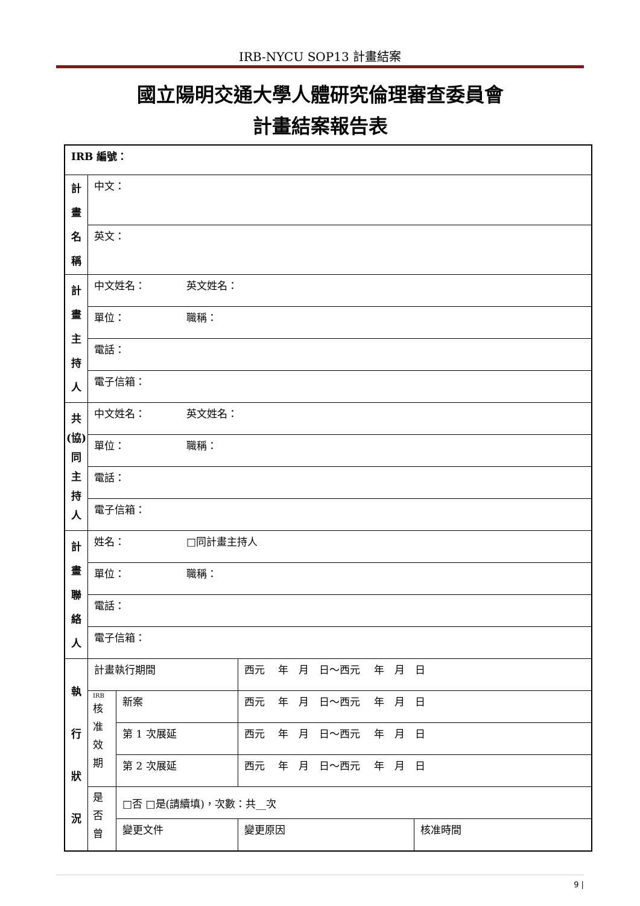IRB-NYCU SOP13 計畫結案
國立陽明交通大學人體研究倫理審查委員會
計畫結案報告表
| IRB 編號： | | | | |
| 計 畫 名 稱 | 中文： | | | |
| | 英文： | | | |
| 計 畫 主 持 人 | 中文姓名： 英文姓名： | | | |
| | 單位： 職稱： | | | |
| | 電話： | | | |
| | 電子信箱： | | | |
| 共 (協) 同 主 持 人 | 中文姓名： 英文姓名： | | | |
| | 單位： 職稱： | | | |
| | 電話： | | | |
| | 電子信箱： | | | |
| 計 畫 聯 絡 人 | 姓名： □同計畫主持人 | | | |
| | 單位： 職稱： | | | |
| | 電話： | | | |
| | 電子信箱： | | | |
| 執 行 狀 況 | 計畫執行期間 | | 西元 年 月 日～西元 年 月 日 | |
| | IRB 核 准 效 期 | 新案 | 西元 年 月 日～西元 年 月 日 | |
| | | 第 1 次展延 | 西元 年 月 日～西元 年 月 日 | |
| | | 第 2 次展延 | 西元 年 月 日～西元 年 月 日 | |
| | 是 否 曾 | □否 □是(請續填)，次數：共__次 | | |
| | | 變更文件 | 變更原因 | 核准時間 |
9 |